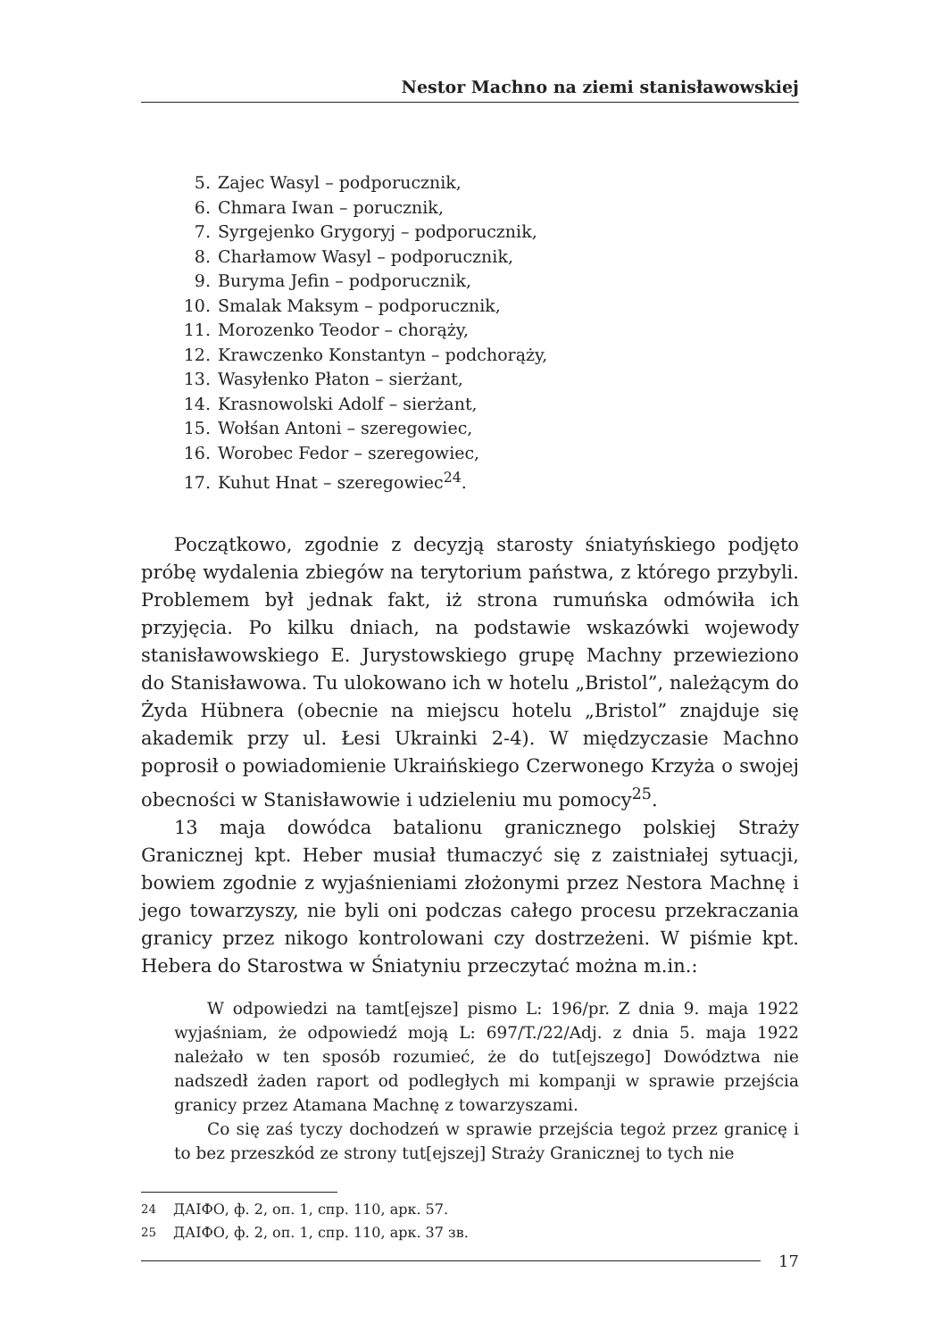Nestor Machno na ziemi stanisławowskiej
5. Zajec Wasyl – podporucznik,
6. Chmara Iwan – porucznik,
7. Syrgejenko Grygoryj – podporucznik,
8. Charłamow Wasyl – podporucznik,
9. Buryma Jefin – podporucznik,
10. Smalak Maksym – podporucznik,
11. Morozenko Teodor – chorąży,
12. Krawczenko Konstantyn – podchorąży,
13. Wasyłenko Płaton – sierżant,
14. Krasnowolski Adolf – sierżant,
15. Wołśan Antoni – szeregowiec,
16. Worobec Fedor – szeregowiec,
17. Kuhut Hnat – szeregowiec<sup>24</sup>.
Początkowo, zgodnie z decyzją starosty śniatyńskiego podjęto próbę wydalenia zbiegów na terytorium państwa, z którego przybyli. Problemem był jednak fakt, iż strona rumuńska odmówiła ich przyjęcia. Po kilku dniach, na podstawie wskazówki wojewody stanisławowskiego E. Jurystowskiego grupę Machny przewieziono do Stanisławowa. Tu ulokowano ich w hotelu „Bristol”, należącym do Żyda Hübnera (obecnie na miejscu hotelu „Bristol” znajduje się akademik przy ul. Łesi Ukrainki 2-4). W międzyczasie Machno poprosił o powiadomienie Ukraińskiego Czerwonego Krzyża o swojej obecności w Stanisławowie i udzieleniu mu pomocy<sup>25</sup>.
13 maja dowódca batalionu granicznego polskiej Straży Granicznej kpt. Heber musiał tłumaczyć się z zaistniałej sytuacji, bowiem zgodnie z wyjaśnieniami złożonymi przez Nestora Machnę i jego towarzyszy, nie byli oni podczas całego procesu przekraczania granicy przez nikogo kontrolowani czy dostrzeżeni. W piśmie kpt. Hebera do Starostwa w Śniatyniu przeczytać można m.in.:
W odpowiedzi na tamt[ejsze] pismo L: 196/pr. Z dnia 9. maja 1922 wyjaśniam, że odpowiedź moją L: 697/T./22/Adj. z dnia 5. maja 1922 należało w ten sposób rozumieć, że do tut[ejszego] Dowództwa nie nadszedł żaden raport od podległych mi kompanji w sprawie przejścia granicy przez Atamana Machnę z towarzyszami.
Co się zaś tyczy dochodzeń w sprawie przejścia tegoż przez granicę i to bez przeszkód ze strony tut[ejszej] Straży Granicznej to tych nie
<sup>24</sup> ДАІФО, ф. 2, оп. 1, спр. 110, арк. 57.
<sup>25</sup> ДАІФО, ф. 2, оп. 1, спр. 110, арк. 37 зв.
17